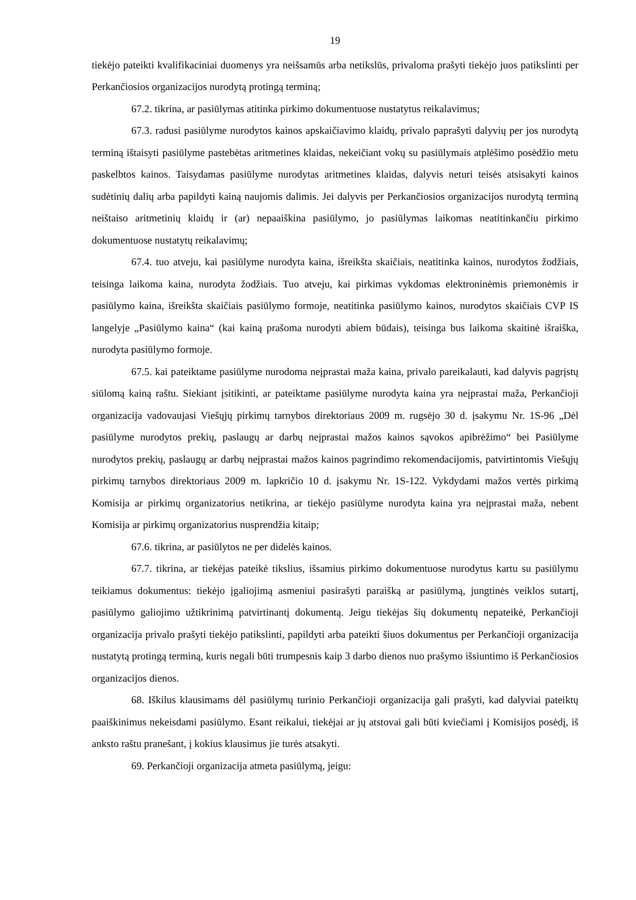19
tiekėjo pateikti kvalifikaciniai duomenys yra neišsamūs arba netikslūs, privaloma prašyti tiekėjo juos patikslinti per Perkančiosios organizacijos nurodytą protingą terminą;
67.2. tikrina, ar pasiūlymas atitinka pirkimo dokumentuose nustatytus reikalavimus;
67.3. radusi pasiūlyme nurodytos kainos apskaičiavimo klaidų, privalo paprašyti dalyvių per jos nurodytą terminą ištaisyti pasiūlyme pastebėtas aritmetines klaidas, nekeičiant vokų su pasiūlymais atplėšimo posėdžio metu paskelbtos kainos. Taisydamas pasiūlyme nurodytas aritmetines klaidas, dalyvis neturi teisės atsisakyti kainos sudėtinių dalių arba papildyti kainą naujomis dalimis. Jei dalyvis per Perkančiosios organizacijos nurodytą terminą neištaiso aritmetinių klaidų ir (ar) nepaaiškina pasiūlymo, jo pasiūlymas laikomas neatitinkančiu pirkimo dokumentuose nustatytų reikalavimų;
67.4. tuo atveju, kai pasiūlyme nurodyta kaina, išreikšta skaičiais, neatitinka kainos, nurodytos žodžiais, teisinga laikoma kaina, nurodyta žodžiais. Tuo atveju, kai pirkimas vykdomas elektroninėmis priemonėmis ir pasiūlymo kaina, išreikšta skaičiais pasiūlymo formoje, neatitinka pasiūlymo kainos, nurodytos skaičiais CVP IS langelyje „Pasiūlymo kaina“ (kai kainą prašoma nurodyti abiem būdais), teisinga bus laikoma skaitinė išraiška, nurodyta pasiūlymo formoje.
67.5. kai pateiktame pasiūlyme nurodoma neįprastai maža kaina, privalo pareikalauti, kad dalyvis pagrįstų siūlomą kainą raštu. Siekiant įsitikinti, ar pateiktame pasiūlyme nurodyta kaina yra neįprastai maža, Perkančioji organizacija vadovaujasi Viešųjų pirkimų tarnybos direktoriaus 2009 m. rugsėjo 30 d. įsakymu Nr. 1S-96 „Dėl pasiūlyme nurodytos prekių, paslaugų ar darbų neįprastai mažos kainos sąvokos apibrėžimo“ bei Pasiūlyme nurodytos prekių, paslaugų ar darbų neįprastai mažos kainos pagrindimo rekomendacijomis, patvirtintomis Viešųjų pirkimų tarnybos direktoriaus 2009 m. lapkričio 10 d. įsakymu Nr. 1S-122. Vykdydami mažos vertės pirkimą Komisija ar pirkimų organizatorius netikrina, ar tiekėjo pasiūlyme nurodyta kaina yra neįprastai maža, nebent Komisija ar pirkimų organizatorius nusprendžia kitaip;
67.6. tikrina, ar pasiūlytos ne per didelės kainos.
67.7. tikrina, ar tiekėjas pateikė tikslius, išsamius pirkimo dokumentuose nurodytus kartu su pasiūlymu teikiamus dokumentus: tiekėjo įgaliojimą asmeniui pasirašyti paraišką ar pasiūlymą, jungtinės veiklos sutartį, pasiūlymo galiojimo užtikrinimą patvirtinantį dokumentą. Jeigu tiekėjas šių dokumentų nepateikė, Perkančioji organizacija privalo prašyti tiekėjo patikslinti, papildyti arba pateikti šiuos dokumentus per Perkančioji organizacija nustatytą protingą terminą, kuris negali būti trumpesnis kaip 3 darbo dienos nuo prašymo išsiuntimo iš Perkančiosios organizacijos dienos.
68. Iškilus klausimams dėl pasiūlymų turinio Perkančioji organizacija gali prašyti, kad dalyviai pateiktų paaiškinimus nekeisdami pasiūlymo. Esant reikalui, tiekėjai ar jų atstovai gali būti kviečiami į Komisijos posėdį, iš anksto raštu pranešant, į kokius klausimus jie turės atsakyti.
69. Perkančioji organizacija atmeta pasiūlymą, jeigu: